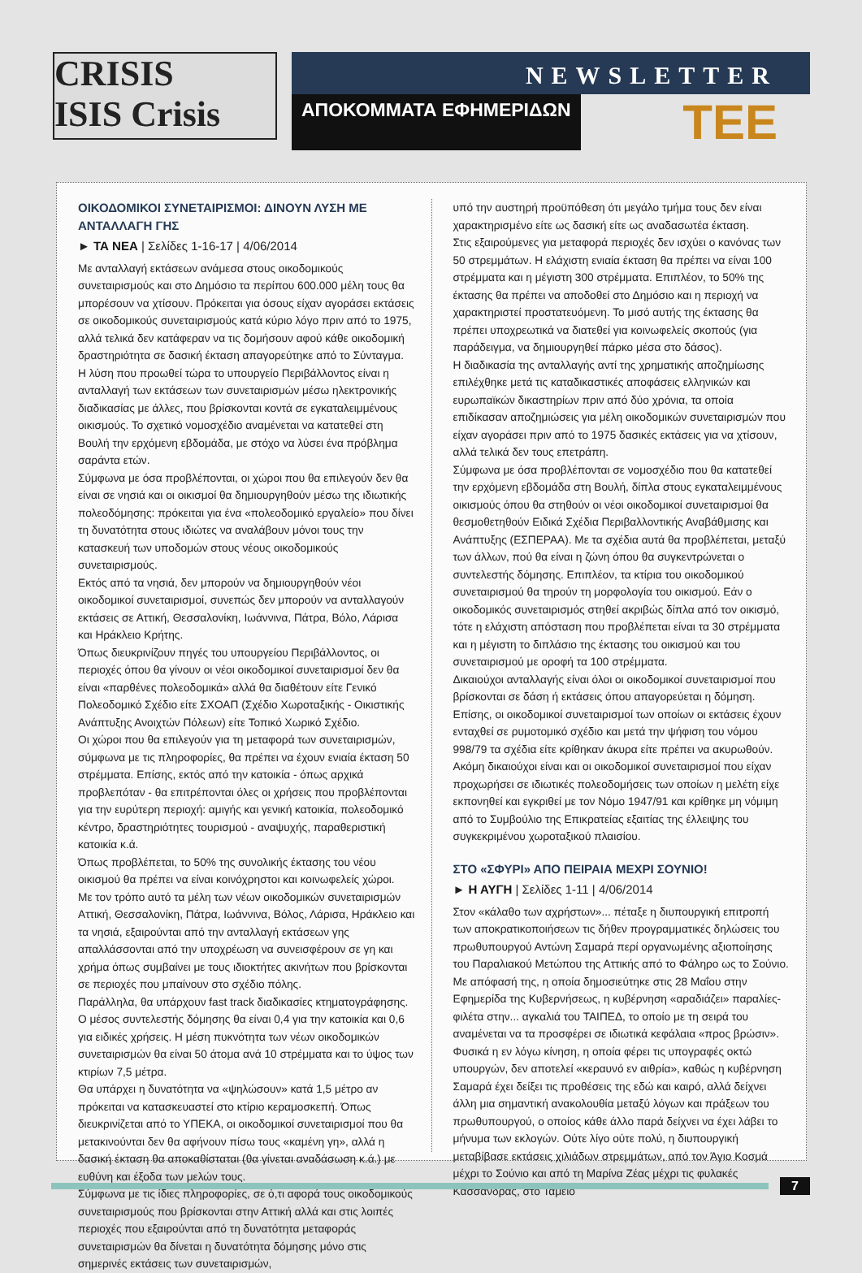CRISIS
ISIS Crisis
NEWSLETTER
ΑΠΟΚΟΜΜΑΤΑ ΕΦΗΜΕΡΙΔΩΝ ΤΕΕ
ΟΙΚΟΔΟΜΙΚΟΙ ΣΥΝΕΤΑΙΡΙΣΜΟΙ: ΔΙΝΟΥΝ ΛΥΣΗ ΜΕ ΑΝΤΑΛΛΑΓΗ ΓΗΣ
► ΤΑ ΝΕΑ | Σελίδες 1-16-17 | 4/06/2014
Με ανταλλαγή εκτάσεων ανάμεσα στους οικοδομικούς συνεταιρισμούς και στο Δημόσιο τα περίπου 600.000 μέλη τους θα μπορέσουν να χτίσουν. Πρόκειται για όσους είχαν αγοράσει εκτάσεις σε οικοδομικούς συνεταιρισμούς κατά κύριο λόγο πριν από το 1975, αλλά τελικά δεν κατάφεραν να τις δομήσουν αφού κάθε οικοδομική δραστηριότητα σε δασική έκταση απαγορεύτηκε από το Σύνταγμα.
Η λύση που προωθεί τώρα το υπουργείο Περιβάλλοντος είναι η ανταλλαγή των εκτάσεων των συνεταιρισμών μέσω ηλεκτρονικής διαδικασίας με άλλες, που βρίσκονται κοντά σε εγκαταλειμμένους οικισμούς. Το σχετικό νομοσχέδιο αναμένεται να κατατεθεί στη Βουλή την ερχόμενη εβδομάδα, με στόχο να λύσει ένα πρόβλημα σαράντα ετών.
Σύμφωνα με όσα προβλέπονται, οι χώροι που θα επιλεγούν δεν θα είναι σε νησιά και οι οικισμοί θα δημιουργηθούν μέσω της ιδιωτικής πολεοδόμησης: πρόκειται για ένα «πολεοδομικό εργαλείο» που δίνει τη δυνατότητα στους ιδιώτες να αναλάβουν μόνοι τους την κατασκευή των υποδομών στους νέους οικοδομικούς συνεταιρισμούς.
Εκτός από τα νησιά, δεν μπορούν να δημιουργηθούν νέοι οικοδομικοί συνεταιρισμοί, συνεπώς δεν μπορούν να ανταλλαγούν εκτάσεις σε Αττική, Θεσσαλονίκη, Ιωάννινα, Πάτρα, Βόλο, Λάρισα και Ηράκλειο Κρήτης.
Όπως διευκρινίζουν πηγές του υπουργείου Περιβάλλοντος, οι περιοχές όπου θα γίνουν οι νέοι οικοδομικοί συνεταιρισμοί δεν θα είναι «παρθένες πολεοδομικά» αλλά θα διαθέτουν είτε Γενικό Πολεοδομικό Σχέδιο είτε ΣΧΟΑΠ (Σχέδιο Χωροταξικής - Οικιστικής Ανάπτυξης Ανοιχτών Πόλεων) είτε Τοπικό Χωρικό Σχέδιο.
Οι χώροι που θα επιλεγούν για τη μεταφορά των συνεταιρισμών, σύμφωνα με τις πληροφορίες, θα πρέπει να έχουν ενιαία έκταση 50 στρέμματα. Επίσης, εκτός από την κατοικία - όπως αρχικά προβλεπόταν - θα επιτρέπονται όλες οι χρήσεις που προβλέπονται για την ευρύτερη περιοχή: αμιγής και γενική κατοικία, πολεοδομικό κέντρο, δραστηριότητες τουρισμού - αναψυχής, παραθεριστική κατοικία κ.ά.
Όπως προβλέπεται, το 50% της συνολικής έκτασης του νέου οικισμού θα πρέπει να είναι κοινόχρηστοι και κοινωφελείς χώροι.
Με τον τρόπο αυτό τα μέλη των νέων οικοδομικών συνεταιρισμών Αττική, Θεσσαλονίκη, Πάτρα, Ιωάννινα, Βόλος, Λάρισα, Ηράκλειο και τα νησιά, εξαιρούνται από την ανταλλαγή εκτάσεων γης απαλλάσσονται από την υποχρέωση να συνεισφέρουν σε γη και χρήμα όπως συμβαίνει με τους ιδιοκτήτες ακινήτων που βρίσκονται σε περιοχές που μπαίνουν στο σχέδιο πόλης.
Παράλληλα, θα υπάρχουν fast track διαδικασίες κτηματογράφησης.
Ο μέσος συντελεστής δόμησης θα είναι 0,4 για την κατοικία και 0,6 για ειδικές χρήσεις. Η μέση πυκνότητα των νέων οικοδομικών συνεταιρισμών θα είναι 50 άτομα ανά 10 στρέμματα και το ύψος των κτιρίων 7,5 μέτρα.
Θα υπάρχει η δυνατότητα να «ψηλώσουν» κατά 1,5 μέτρο αν πρόκειται να κατασκευαστεί στο κτίριο κεραμοσκεπή. Όπως διευκρινίζεται από το ΥΠΕΚΑ, οι οικοδομικοί συνεταιρισμοί που θα μετακινούνται δεν θα αφήνουν πίσω τους «καμένη γη», αλλά η δασική έκταση θα αποκαθίσταται (θα γίνεται αναδάσωση κ.ά.) με ευθύνη και έξοδα των μελών τους.
Σύμφωνα με τις ίδιες πληροφορίες, σε ό,τι αφορά τους οικοδομικούς συνεταιρισμούς που βρίσκονται στην Αττική αλλά και στις λοιπές περιοχές που εξαιρούνται από τη δυνατότητα μεταφοράς συνεταιρισμών θα δίνεται η δυνατότητα δόμησης μόνο στις σημερινές εκτάσεις των συνεταιρισμών,
υπό την αυστηρή προϋπόθεση ότι μεγάλο τμήμα τους δεν είναι χαρακτηρισμένο είτε ως δασική είτε ως αναδασωτέα έκταση.
Στις εξαιρούμενες για μεταφορά περιοχές δεν ισχύει ο κανόνας των 50 στρεμμάτων. Η ελάχιστη ενιαία έκταση θα πρέπει να είναι 100 στρέμματα και η μέγιστη 300 στρέμματα. Επιπλέον, το 50% της έκτασης θα πρέπει να αποδοθεί στο Δημόσιο και η περιοχή να χαρακτηριστεί προστατευόμενη. Το μισό αυτής της έκτασης θα πρέπει υποχρεωτικά να διατεθεί για κοινωφελείς σκοπούς (για παράδειγμα, να δημιουργηθεί πάρκο μέσα στο δάσος).
Η διαδικασία της ανταλλαγής αντί της χρηματικής αποζημίωσης επιλέχθηκε μετά τις καταδικαστικές αποφάσεις ελληνικών και ευρωπαϊκών δικαστηρίων πριν από δύο χρόνια, τα οποία επιδίκασαν αποζημιώσεις για μέλη οικοδομικών συνεταιρισμών που είχαν αγοράσει πριν από το 1975 δασικές εκτάσεις για να χτίσουν, αλλά τελικά δεν τους επετράπη.
Σύμφωνα με όσα προβλέπονται σε νομοσχέδιο που θα κατατεθεί την ερχόμενη εβδομάδα στη Βουλή, δίπλα στους εγκαταλειμμένους οικισμούς όπου θα στηθούν οι νέοι οικοδομικοί συνεταιρισμοί θα θεσμοθετηθούν Ειδικά Σχέδια Περιβαλλοντικής Αναβάθμισης και Ανάπτυξης (ΕΣΠΕΡΑΑ). Με τα σχέδια αυτά θα προβλέπεται, μεταξύ των άλλων, πού θα είναι η ζώνη όπου θα συγκεντρώνεται ο συντελεστής δόμησης. Επιπλέον, τα κτίρια του οικοδομικού συνεταιρισμού θα τηρούν τη μορφολογία του οικισμού. Εάν ο οικοδομικός συνεταιρισμός στηθεί ακριβώς δίπλα από τον οικισμό, τότε η ελάχιστη απόσταση που προβλέπεται είναι τα 30 στρέμματα και η μέγιστη το διπλάσιο της έκτασης του οικισμού και του συνεταιρισμού με οροφή τα 100 στρέμματα.
Δικαιούχοι ανταλλαγής είναι όλοι οι οικοδομικοί συνεταιρισμοί που βρίσκονται σε δάση ή εκτάσεις όπου απαγορεύεται η δόμηση. Επίσης, οι οικοδομικοί συνεταιρισμοί των οποίων οι εκτάσεις έχουν ενταχθεί σε ρυμοτομικό σχέδιο και μετά την ψήφιση του νόμου 998/79 τα σχέδια είτε κρίθηκαν άκυρα είτε πρέπει να ακυρωθούν.
Ακόμη δικαιούχοι είναι και οι οικοδομικοί συνεταιρισμοί που είχαν προχωρήσει σε ιδιωτικές πολεοδομήσεις των οποίων η μελέτη είχε εκπονηθεί και εγκριθεί με τον Νόμο 1947/91 και κρίθηκε μη νόμιμη από το Συμβούλιο της Επικρατείας εξαιτίας της έλλειψης του συγκεκριμένου χωροταξικού πλαισίου.
ΣΤΟ «ΣΦΥΡΙ» ΑΠΟ ΠΕΙΡΑΙΑ ΜΕΧΡΙ ΣΟΥΝΙΟ!
► Η ΑΥΓΗ | Σελίδες 1-11 | 4/06/2014
Στον «κάλαθο των αχρήστων»... πέταξε η διυπουργική επιτροπή των αποκρατικοποιήσεων τις δήθεν προγραμματικές δηλώσεις του πρωθυπουργού Αντώνη Σαμαρά περί οργανωμένης αξιοποίησης του Παραλιακού Μετώπου της Αττικής από το Φάληρο ως το Σούνιο. Με απόφασή της, η οποία δημοσιεύτηκε στις 28 Μαΐου στην Εφημερίδα της Κυβερνήσεως, η κυβέρνηση «αραδιάζει» παραλίες-φιλέτα στην... αγκαλιά του ΤΑΙΠΕΔ, το οποίο με τη σειρά του αναμένεται να τα προσφέρει σε ιδιωτικά κεφάλαια «προς βρώσιν». Φυσικά η εν λόγω κίνηση, η οποία φέρει τις υπογραφές οκτώ υπουργών, δεν αποτελεί «κεραυνό εν αιθρία», καθώς η κυβέρνηση Σαμαρά έχει δείξει τις προθέσεις της εδώ και καιρό, αλλά δείχνει άλλη μια σημαντική ανακολουθία μεταξύ λόγων και πράξεων του πρωθυπουργού, ο οποίος κάθε άλλο παρά δείχνει να έχει λάβει το μήνυμα των εκλογών. Ούτε λίγο ούτε πολύ, η διυπουργική μεταβίβασε εκτάσεις χιλιάδων στρεμμάτων, από τον Άγιο Κοσμά μέχρι το Σούνιο και από τη Μαρίνα Ζέας μέχρι τις φυλακές Κασσάνδρας, στο Ταμείο
7